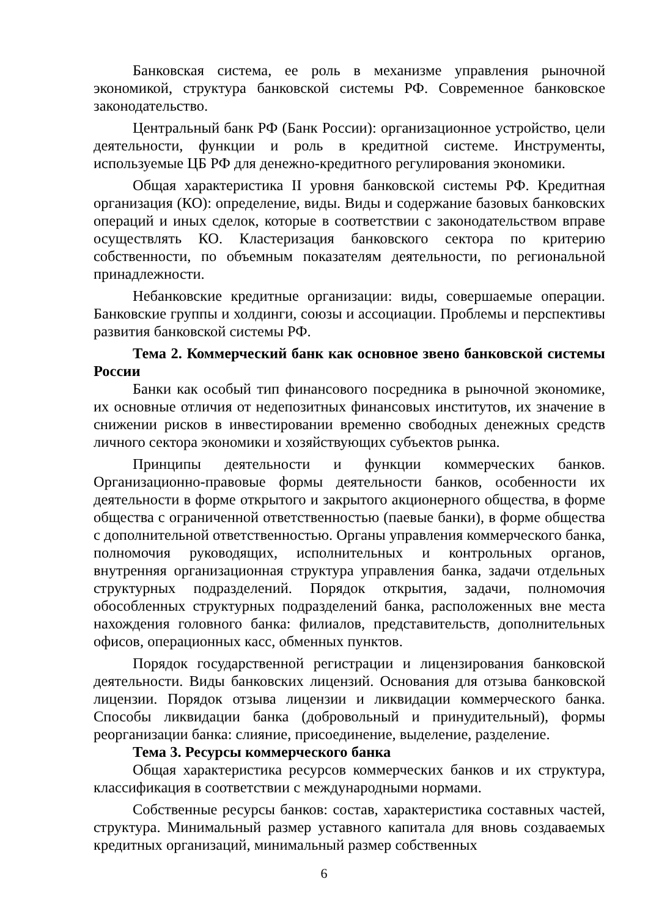Банковская система, ее роль в механизме управления рыночной экономикой, структура банковской системы РФ. Современное банковское законодательство.
Центральный банк РФ (Банк России): организационное устройство, цели деятельности, функции и роль в кредитной системе. Инструменты, используемые ЦБ РФ для денежно-кредитного регулирования экономики.
Общая характеристика II уровня банковской системы РФ. Кредитная организация (КО): определение, виды. Виды и содержание базовых банковских операций и иных сделок, которые в соответствии с законодательством вправе осуществлять КО. Кластеризация банковского сектора по критерию собственности, по объемным показателям деятельности, по региональной принадлежности.
Небанковские кредитные организации: виды, совершаемые операции. Банковские группы и холдинги, союзы и ассоциации. Проблемы и перспективы развития банковской системы РФ.
Тема 2. Коммерческий банк как основное звено банковской системы России
Банки как особый тип финансового посредника в рыночной экономике, их основные отличия от недепозитных финансовых институтов, их значение в снижении рисков в инвестировании временно свободных денежных средств личного сектора экономики и хозяйствующих субъектов рынка.
Принципы деятельности и функции коммерческих банков. Организационно-правовые формы деятельности банков, особенности их деятельности в форме открытого и закрытого акционерного общества, в форме общества с ограниченной ответственностью (паевые банки), в форме общества с дополнительной ответственностью. Органы управления коммерческого банка, полномочия руководящих, исполнительных и контрольных органов, внутренняя организационная структура управления банка, задачи отдельных структурных подразделений. Порядок открытия, задачи, полномочия обособленных структурных подразделений банка, расположенных вне места нахождения головного банка: филиалов, представительств, дополнительных офисов, операционных касс, обменных пунктов.
Порядок государственной регистрации и лицензирования банковской деятельности. Виды банковских лицензий. Основания для отзыва банковской лицензии. Порядок отзыва лицензии и ликвидации коммерческого банка. Способы ликвидации банка (добровольный и принудительный), формы реорганизации банка: слияние, присоединение, выделение, разделение.
Тема 3. Ресурсы коммерческого банка
Общая характеристика ресурсов коммерческих банков и их структура, классификация в соответствии с международными нормами.
Собственные ресурсы банков: состав, характеристика составных частей, структура. Минимальный размер уставного капитала для вновь создаваемых кредитных организаций, минимальный размер собственных
6